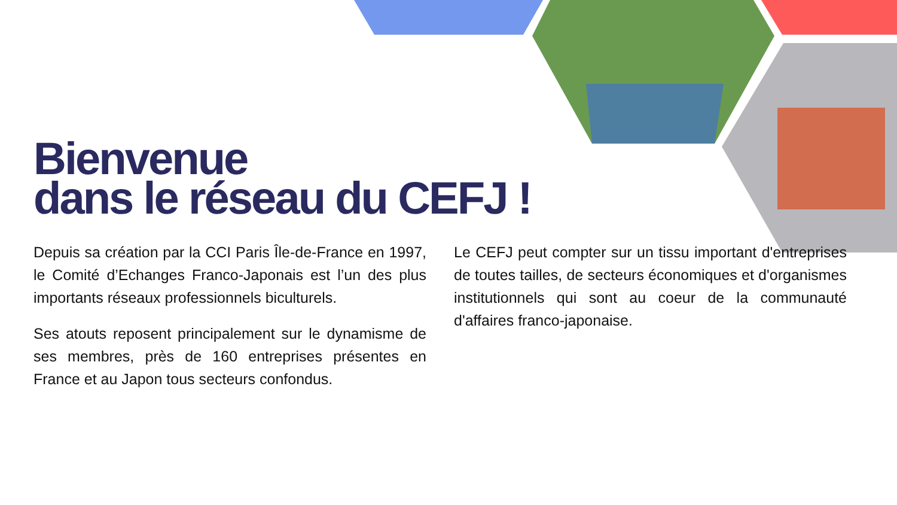Bienvenue
dans le réseau du CEFJ !
Depuis sa création par la CCI Paris Île-de-France en 1997, le Comité d’Echanges Franco-Japonais est l’un des plus importants réseaux professionnels biculturels.
Ses atouts reposent principalement sur le dynamisme de ses membres, près de 160 entreprises présentes en France et au Japon tous secteurs confondus.
Le CEFJ peut compter sur un tissu important d'entreprises de toutes tailles, de secteurs économiques et d'organismes institutionnels qui sont au coeur de la communauté d'affaires franco-japonaise.